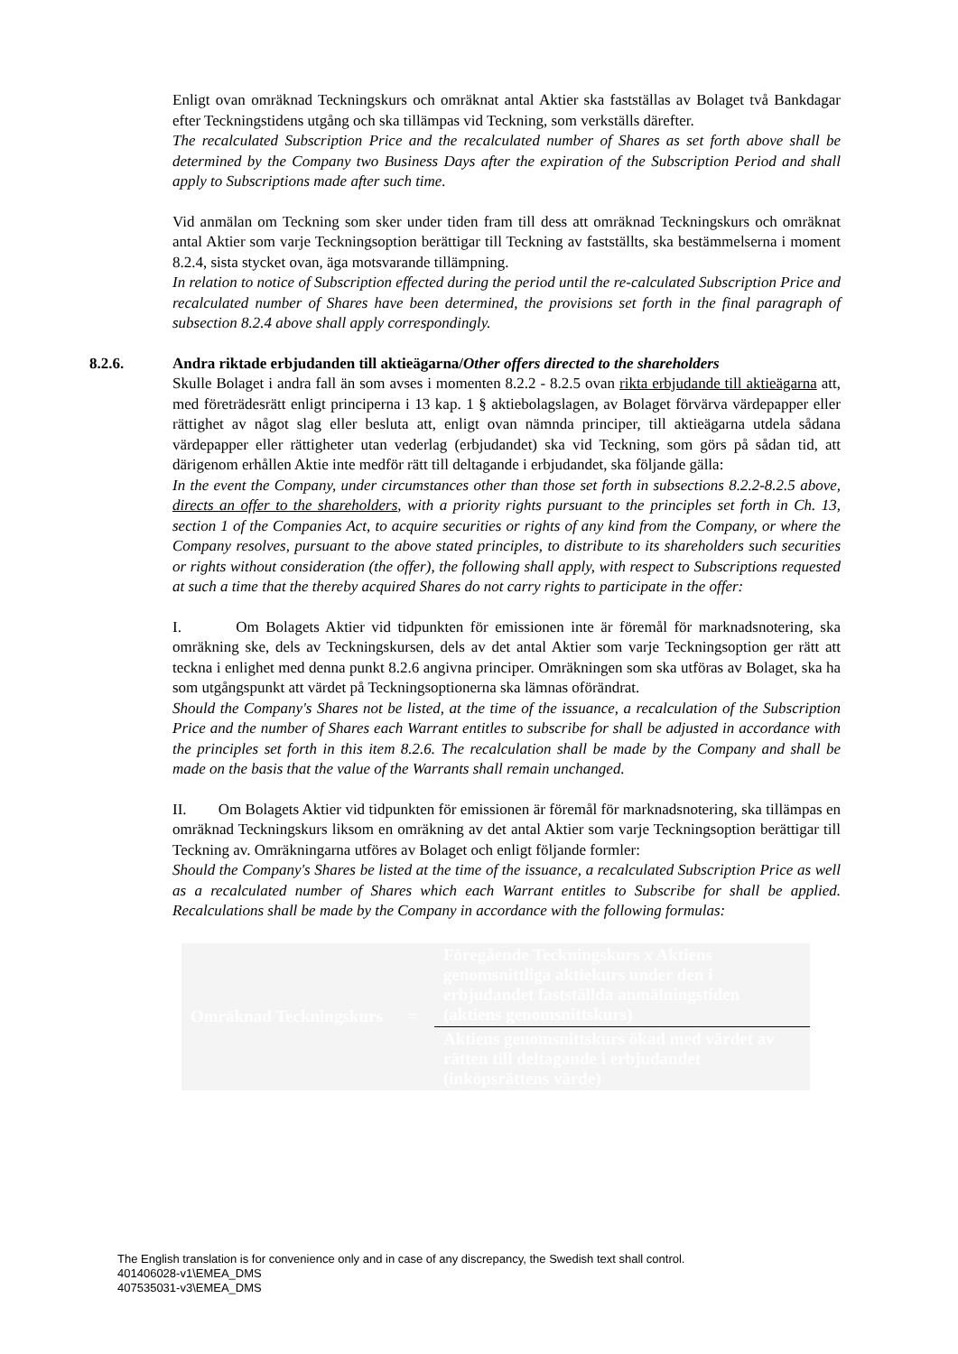Enligt ovan omräknad Teckningskurs och omräknat antal Aktier ska fastställas av Bolaget två Bankdagar efter Teckningstidens utgång och ska tillämpas vid Teckning, som verkställs därefter.
The recalculated Subscription Price and the recalculated number of Shares as set forth above shall be determined by the Company two Business Days after the expiration of the Subscription Period and shall apply to Subscriptions made after such time.
Vid anmälan om Teckning som sker under tiden fram till dess att omräknad Teckningskurs och omräknat antal Aktier som varje Teckningsoption berättigar till Teckning av fastställts, ska bestämmelserna i moment 8.2.4, sista stycket ovan, äga motsvarande tillämpning.
In relation to notice of Subscription effected during the period until the re-calculated Subscription Price and recalculated number of Shares have been determined, the provisions set forth in the final paragraph of subsection 8.2.4 above shall apply correspondingly.
8.2.6. Andra riktade erbjudanden till aktieägarna/Other offers directed to the shareholders
Skulle Bolaget i andra fall än som avses i momenten 8.2.2 - 8.2.5 ovan rikta erbjudande till aktieägarna att, med företrädesrätt enligt principerna i 13 kap. 1 § aktiebolagslagen, av Bolaget förvärva värdepapper eller rättighet av något slag eller besluta att, enligt ovan nämnda principer, till aktieägarna utdela sådana värdepapper eller rättigheter utan vederlag (erbjudandet) ska vid Teckning, som görs på sådan tid, att därigenom erhållen Aktie inte medför rätt till deltagande i erbjudandet, ska följande gälla:
In the event the Company, under circumstances other than those set forth in subsections 8.2.2-8.2.5 above, directs an offer to the shareholders, with a priority rights pursuant to the principles set forth in Ch. 13, section 1 of the Companies Act, to acquire securities or rights of any kind from the Company, or where the Company resolves, pursuant to the above stated principles, to distribute to its shareholders such securities or rights without consideration (the offer), the following shall apply, with respect to Subscriptions requested at such a time that the thereby acquired Shares do not carry rights to participate in the offer:
I. Om Bolagets Aktier vid tidpunkten för emissionen inte är föremål för marknadsnotering, ska omräkning ske, dels av Teckningskursen, dels av det antal Aktier som varje Teckningsoption ger rätt att teckna i enlighet med denna punkt 8.2.6 angivna principer. Omräkningen som ska utföras av Bolaget, ska ha som utgångspunkt att värdet på Teckningsoptionerna ska lämnas oförändrat.
Should the Company's Shares not be listed, at the time of the issuance, a recalculation of the Subscription Price and the number of Shares each Warrant entitles to subscribe for shall be adjusted in accordance with the principles set forth in this item 8.2.6. The recalculation shall be made by the Company and shall be made on the basis that the value of the Warrants shall remain unchanged.
II. Om Bolagets Aktier vid tidpunkten för emissionen är föremål för marknadsnotering, ska tillämpas en omräknad Teckningskurs liksom en omräkning av det antal Aktier som varje Teckningsoption berättigar till Teckning av. Omräkningarna utföres av Bolaget och enligt följande formler:
Should the Company's Shares be listed at the time of the issuance, a recalculated Subscription Price as well as a recalculated number of Shares which each Warrant entitles to Subscribe for shall be applied. Recalculations shall be made by the Company in accordance with the following formulas:
| Omräknad Teckningskurs | = | Föregående Teckningskurs x Aktiens genomsnittliga aktiekurs under den i erbjudandet fastställda anmälningstiden (aktiens genomsnittskurs) |
| | | Aktiens genomsnittskurs ökad med värdet av rätten till deltagande i erbjudandet (inköpsrättens värde) |
The English translation is for convenience only and in case of any discrepancy, the Swedish text shall control.
401406028-v1\EMEA_DMS
407535031-v3\EMEA_DMS